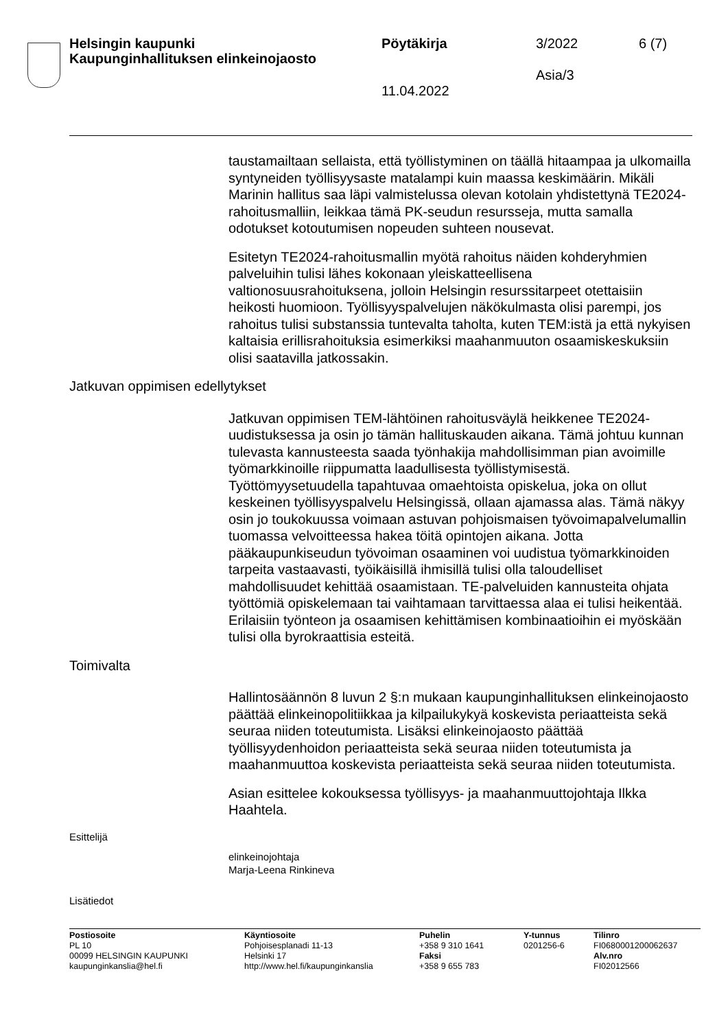Helsingin kaupunki
Kaupunginhallituksen elinkeinojaosto
Pöytäkirja
11.04.2022
3/2022
Asia/3
6 (7)
taustamailtaan sellaista, että työllistyminen on täällä hitaampaa ja ulkomailla syntyneiden työllisyysaste matalampi kuin maassa keskimäärin. Mikäli Marinin hallitus saa läpi valmistelussa olevan kotolain yhdistettynä TE2024-rahoitusmalliin, leikkaa tämä PK-seudun resursseja, mutta samalla odotukset kotoutumisen nopeuden suhteen nousevat.
Esitetyn TE2024-rahoitusmallin myötä rahoitus näiden kohderyhmien palveluihin tulisi lähes kokonaan yleiskatteellisena valtionosuusrahoituksena, jolloin Helsingin resurssitarpeet otettaisiin heikosti huomioon. Työllisyyspalvelujen näkökulmasta olisi parempi, jos rahoitus tulisi substanssia tuntevalta taholta, kuten TEM:istä ja että nykyisen kaltaisia erillisrahoituksia esimerkiksi maahanmuuton osaamiskeskuksiin olisi saatavilla jatkossakin.
Jatkuvan oppimisen edellytykset
Jatkuvan oppimisen TEM-lähtöinen rahoitusväylä heikkenee TE2024-uudistuksessa ja osin jo tämän hallituskauden aikana. Tämä johtuu kunnan tulevasta kannusteesta saada työnhakija mahdollisimman pian avoimille työmarkkinoille riippumatta laadullisesta työllistymisestä. Työttömyysetuudella tapahtuvaa omaehtoista opiskelua, joka on ollut keskeinen työllisyyspalvelu Helsingissä, ollaan ajamassa alas. Tämä näkyy osin jo toukokuussa voimaan astuvan pohjoismaisen työvoimapalvelumallin tuomassa velvoitteessa hakea töitä opintojen aikana. Jotta pääkaupunkiseudun työvoiman osaaminen voi uudistua työmarkkinoiden tarpeita vastaavasti, työikäisillä ihmisillä tulisi olla taloudelliset mahdollisuudet kehittää osaamistaan. TE-palveluiden kannusteita ohjata työttömiä opiskelemaan tai vaihtamaan tarvittaessa alaa ei tulisi heikentää. Erilaisiin työnteon ja osaamisen kehittämisen kombinaatioihin ei myöskään tulisi olla byrokraattisia esteitä.
Toimivalta
Hallintosäännön 8 luvun 2 §:n mukaan kaupunginhallituksen elinkeinojaosto päättää elinkeinopolitiikkaa ja kilpailukykyä koskevista periaatteista sekä seuraa niiden toteutumista. Lisäksi elinkeinojaosto päättää työllisyydenhoidon periaatteista sekä seuraa niiden toteutumista ja maahanmuuttoa koskevista periaatteista sekä seuraa niiden toteutumista.
Asian esittelee kokouksessa työllisyys- ja maahanmuuttojohtaja Ilkka Haahtela.
Esittelijä
elinkeinojohtaja
Marja-Leena Rinkineva
Lisätiedot
Postiosoite
PL 10
00099 HELSINGIN KAUPUNKI
kaupunginkanslia@hel.fi
Käyntiosoite
Pohjoisesplanadi 11-13
Helsinki 17
http://www.hel.fi/kaupunginkanslia
Puhelin
+358 9 310 1641
Faksi
+358 9 655 783
Y-tunnus
0201256-6
Tilinro
FI0680001200062637
Alv.nro
FI02012566